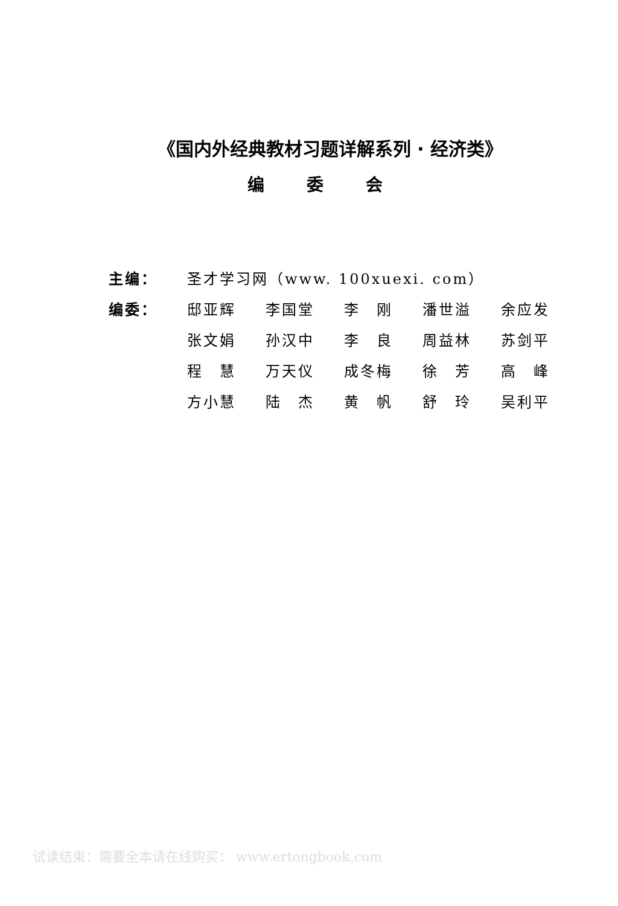《国内外经典教材习题详解系列 · 经济类》
编委会
| 主编： | 圣才学习网（www. 100xuexi. com） | | | | |
| 编委： | 邸亚辉 | 李国堂 | 李 刚 | 潘世溢 | 余应发 |
| | 张文娟 | 孙汉中 | 李 良 | 周益林 | 苏剑平 |
| | 程 慧 | 万天仪 | 成冬梅 | 徐 芳 | 高 峰 |
| | 方小慧 | 陆 杰 | 黄 帆 | 舒 玲 | 吴利平 |
试读结束：需要全本请在线购买： www.ertongbook.com